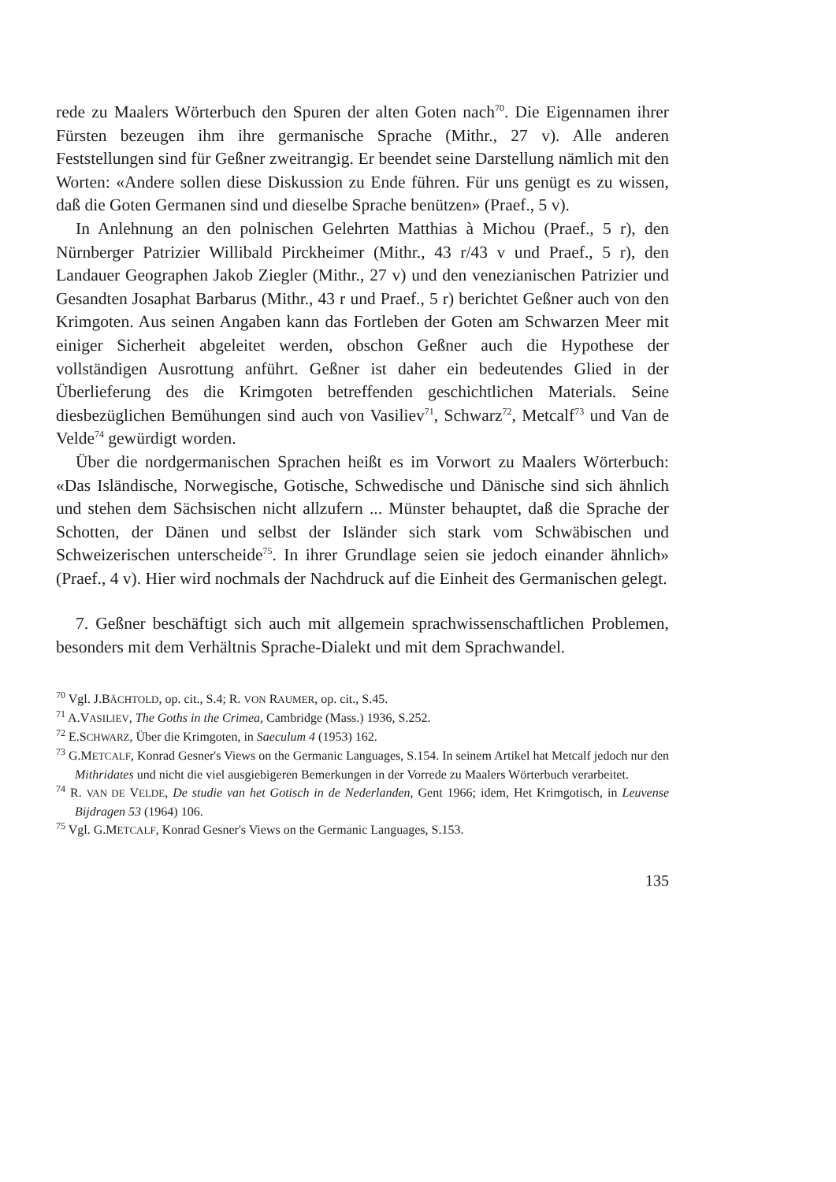rede zu Maalers Wörterbuch den Spuren der alten Goten nach<sup>70</sup>. Die Eigennamen ihrer Fürsten bezeugen ihm ihre germanische Sprache (Mithr., 27 v). Alle anderen Feststellungen sind für Geßner zweitrangig. Er beendet seine Darstellung nämlich mit den Worten: «Andere sollen diese Diskussion zu Ende führen. Für uns genügt es zu wissen, daß die Goten Germanen sind und dieselbe Sprache benützen» (Praef., 5 v).
In Anlehnung an den polnischen Gelehrten Matthias à Michou (Praef., 5 r), den Nürnberger Patrizier Willibald Pirckheimer (Mithr., 43 r/43 v und Praef., 5 r), den Landauer Geographen Jakob Ziegler (Mithr., 27 v) und den venezianischen Patrizier und Gesandten Josaphat Barbarus (Mithr., 43 r und Praef., 5 r) berichtet Geßner auch von den Krimgoten. Aus seinen Angaben kann das Fortleben der Goten am Schwarzen Meer mit einiger Sicherheit abgeleitet werden, obschon Geßner auch die Hypothese der vollständigen Ausrottung anführt. Geßner ist daher ein bedeutendes Glied in der Überlieferung des die Krimgoten betreffenden geschichtlichen Materials. Seine diesbezüglichen Bemühungen sind auch von Vasiliev<sup>71</sup>, Schwarz<sup>72</sup>, Metcalf<sup>73</sup> und Van de Velde<sup>74</sup> gewürdigt worden.
Über die nordgermanischen Sprachen heißt es im Vorwort zu Maalers Wörterbuch: «Das Isländische, Norwegische, Gotische, Schwedische und Dänische sind sich ähnlich und stehen dem Sächsischen nicht allzufern ... Münster behauptet, daß die Sprache der Schotten, der Dänen und selbst der Isländer sich stark vom Schwäbischen und Schweizerischen unterscheide<sup>75</sup>. In ihrer Grundlage seien sie jedoch einander ähnlich» (Praef., 4 v). Hier wird nochmals der Nachdruck auf die Einheit des Germanischen gelegt.
7. Geßner beschäftigt sich auch mit allgemein sprachwissenschaftlichen Problemen, besonders mit dem Verhältnis Sprache-Dialekt und mit dem Sprachwandel.
<sup>70</sup> Vgl. J.BÄCHTOLD, op. cit., S.4; R. VON RAUMER, op. cit., S.45.
<sup>71</sup> A.VASILIEV, The Goths in the Crimea, Cambridge (Mass.) 1936, S.252.
<sup>72</sup> E.SCHWARZ, Über die Krimgoten, in Saeculum 4 (1953) 162.
<sup>73</sup> G.METCALF, Konrad Gesner's Views on the Germanic Languages, S.154. In seinem Artikel hat Metcalf jedoch nur den Mithridates und nicht die viel ausgiebigeren Bemerkungen in der Vorrede zu Maalers Wörterbuch verarbeitet.
<sup>74</sup> R. VAN DE VELDE, De studie van het Gotisch in de Nederlanden, Gent 1966; idem, Het Krimgotisch, in Leuvense Bijdragen 53 (1964) 106.
<sup>75</sup> Vgl. G.METCALF, Konrad Gesner's Views on the Germanic Languages, S.153.
135